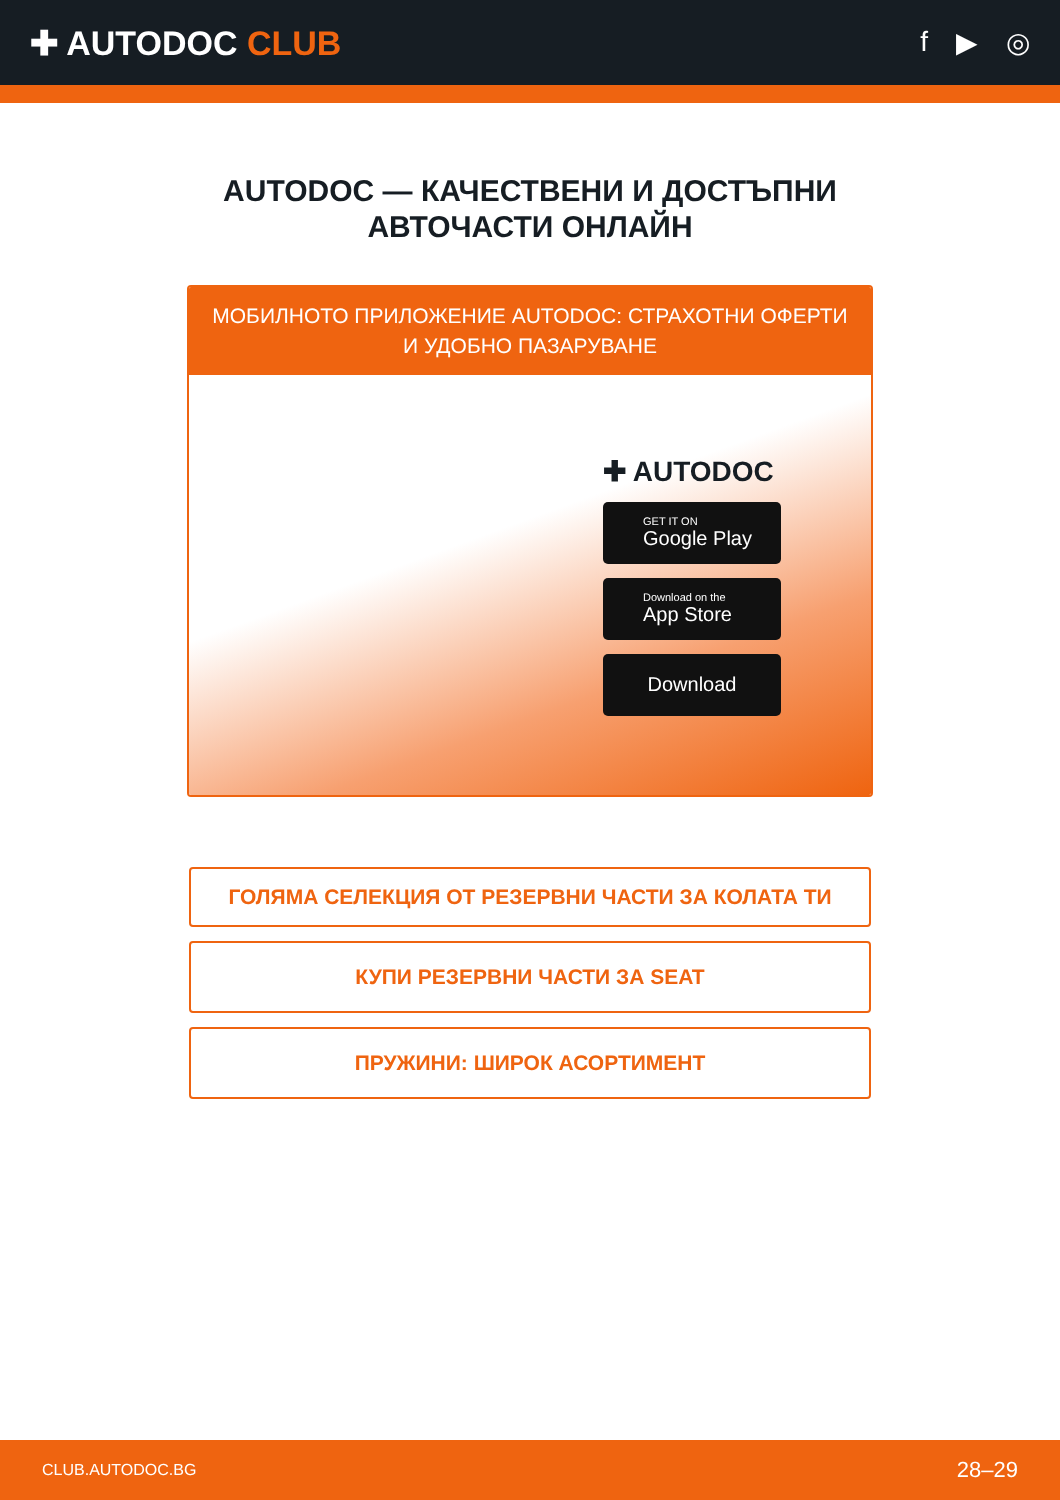✚ AUTODOC CLUB
f ▶ ◎
AUTODOC — КАЧЕСТВЕНИ И ДОСТЪПНИ
АВТОЧАСТИ ОНЛАЙН
МОБИЛНОТО ПРИЛОЖЕНИЕ AUTODOC: СТРАХОТНИ ОФЕРТИ И УДОБНО ПАЗАРУВАНЕ
✚ AUTODOC
GET IT ON
Google Play
Download on the
App Store
Download
ГОЛЯМА СЕЛЕКЦИЯ ОТ РЕЗЕРВНИ ЧАСТИ ЗА КОЛАТА ТИ
КУПИ РЕЗЕРВНИ ЧАСТИ ЗА SEAT
ПРУЖИНИ: ШИРОК АСОРТИМЕНТ
CLUB.AUTODOC.BG 28–29